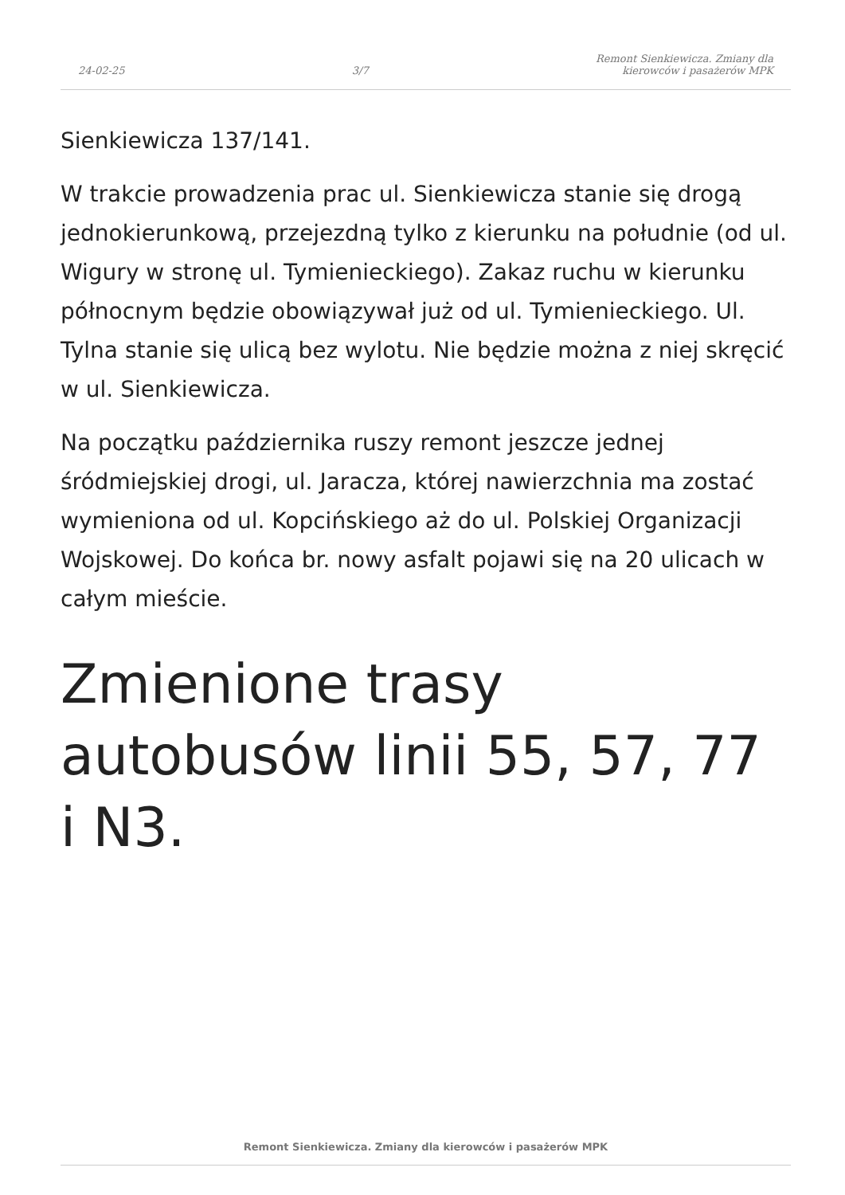24-02-25 3/7 Remont Sienkiewicza. Zmiany dla
kierowców i pasażerów MPK
Sienkiewicza 137/141.
W trakcie prowadzenia prac ul. Sienkiewicza stanie się drogą jednokierunkową, przejezdną tylko z kierunku na południe (od ul. Wigury w stronę ul. Tymienieckiego). Zakaz ruchu w kierunku północnym będzie obowiązywał już od ul. Tymienieckiego. Ul. Tylna stanie się ulicą bez wylotu. Nie będzie można z niej skręcić w ul. Sienkiewicza.
Na początku października ruszy remont jeszcze jednej śródmiejskiej drogi, ul. Jaracza, której nawierzchnia ma zostać wymieniona od ul. Kopcińskiego aż do ul. Polskiej Organizacji Wojskowej. Do końca br. nowy asfalt pojawi się na 20 ulicach w całym mieście.
Zmienione trasy autobusów linii 55, 57, 77 i N3.
Remont Sienkiewicza. Zmiany dla kierowców i pasażerów MPK